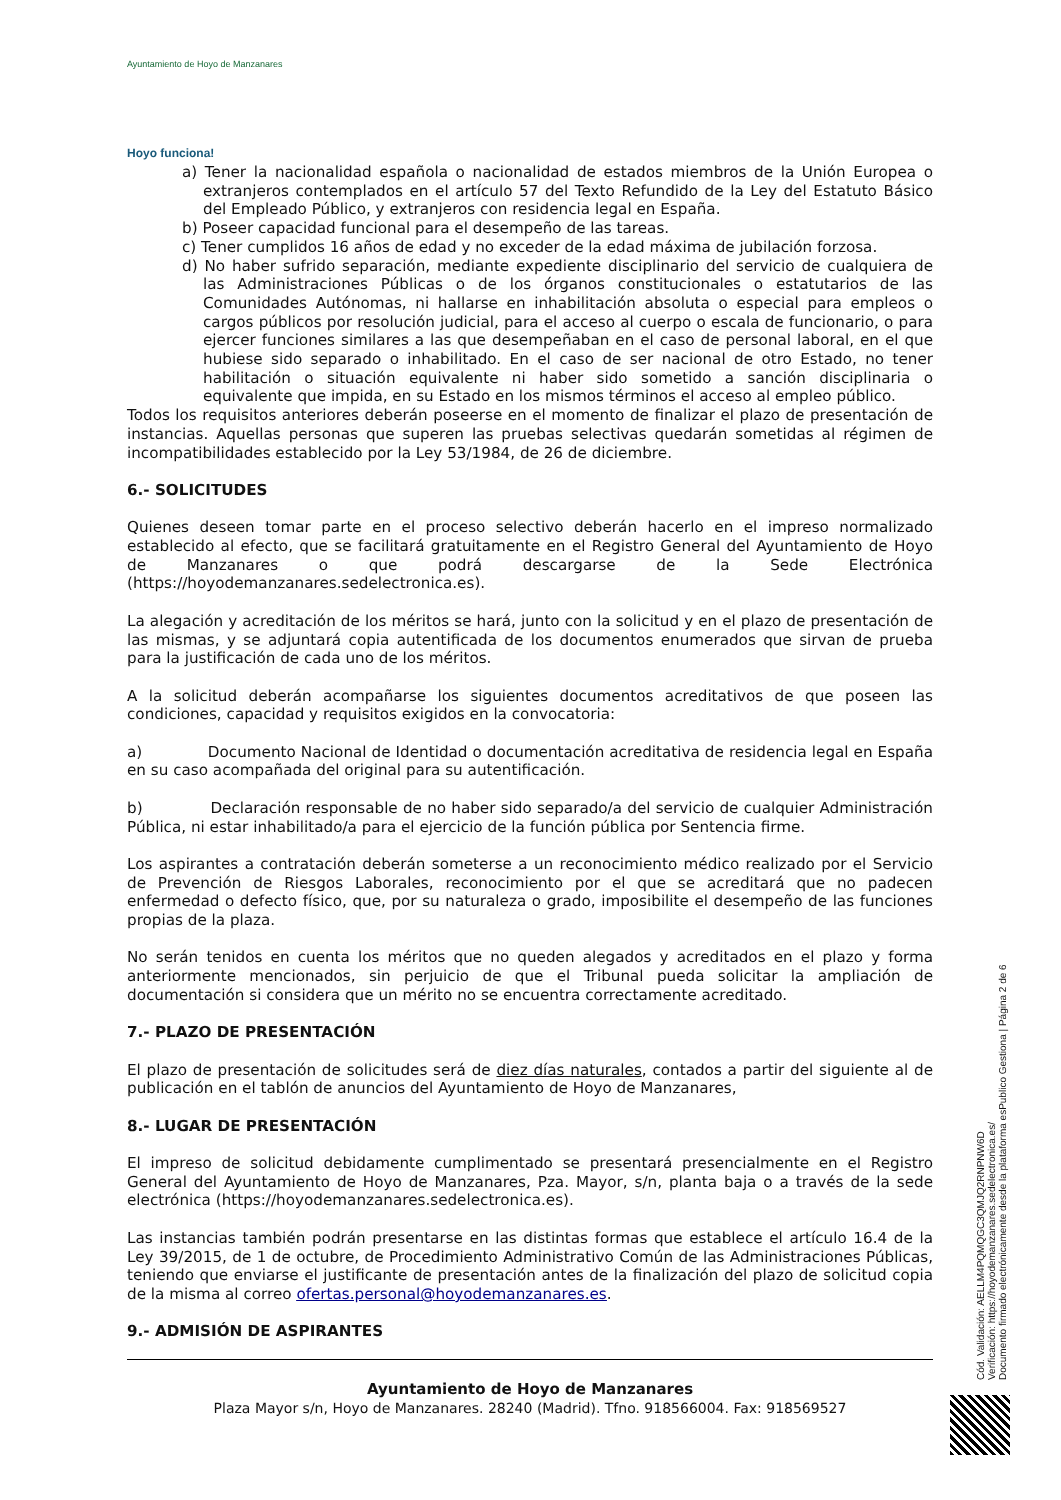Ayuntamiento de Hoyo de Manzanares
Hoyo funciona!
a) Tener la nacionalidad española o nacionalidad de estados miembros de la Unión Europea o extranjeros contemplados en el artículo 57 del Texto Refundido de la Ley del Estatuto Básico del Empleado Público, y extranjeros con residencia legal en España.
b) Poseer capacidad funcional para el desempeño de las tareas.
c) Tener cumplidos 16 años de edad y no exceder de la edad máxima de jubilación forzosa.
d) No haber sufrido separación, mediante expediente disciplinario del servicio de cualquiera de las Administraciones Públicas o de los órganos constitucionales o estatutarios de las Comunidades Autónomas, ni hallarse en inhabilitación absoluta o especial para empleos o cargos públicos por resolución judicial, para el acceso al cuerpo o escala de funcionario, o para ejercer funciones similares a las que desempeñaban en el caso de personal laboral, en el que hubiese sido separado o inhabilitado. En el caso de ser nacional de otro Estado, no tener habilitación o situación equivalente ni haber sido sometido a sanción disciplinaria o equivalente que impida, en su Estado en los mismos términos el acceso al empleo público.
Todos los requisitos anteriores deberán poseerse en el momento de finalizar el plazo de presentación de instancias. Aquellas personas que superen las pruebas selectivas quedarán sometidas al régimen de incompatibilidades establecido por la Ley 53/1984, de 26 de diciembre.
6.- SOLICITUDES
Quienes deseen tomar parte en el proceso selectivo deberán hacerlo en el impreso normalizado establecido al efecto, que se facilitará gratuitamente en el Registro General del Ayuntamiento de Hoyo de Manzanares o que podrá descargarse de la Sede Electrónica (https://hoyodemanzanares.sedelectronica.es).
La alegación y acreditación de los méritos se hará, junto con la solicitud y en el plazo de presentación de las mismas, y se adjuntará copia autentificada de los documentos enumerados que sirvan de prueba para la justificación de cada uno de los méritos.
A la solicitud deberán acompañarse los siguientes documentos acreditativos de que poseen las condiciones, capacidad y requisitos exigidos en la convocatoria:
a) Documento Nacional de Identidad o documentación acreditativa de residencia legal en España en su caso acompañada del original para su autentificación.
b) Declaración responsable de no haber sido separado/a del servicio de cualquier Administración Pública, ni estar inhabilitado/a para el ejercicio de la función pública por Sentencia firme.
Los aspirantes a contratación deberán someterse a un reconocimiento médico realizado por el Servicio de Prevención de Riesgos Laborales, reconocimiento por el que se acreditará que no padecen enfermedad o defecto físico, que, por su naturaleza o grado, imposibilite el desempeño de las funciones propias de la plaza.
No serán tenidos en cuenta los méritos que no queden alegados y acreditados en el plazo y forma anteriormente mencionados, sin perjuicio de que el Tribunal pueda solicitar la ampliación de documentación si considera que un mérito no se encuentra correctamente acreditado.
7.- PLAZO DE PRESENTACIÓN
El plazo de presentación de solicitudes será de diez días naturales, contados a partir del siguiente al de publicación en el tablón de anuncios del Ayuntamiento de Hoyo de Manzanares,
8.- LUGAR DE PRESENTACIÓN
El impreso de solicitud debidamente cumplimentado se presentará presencialmente en el Registro General del Ayuntamiento de Hoyo de Manzanares, Pza. Mayor, s/n, planta baja o a través de la sede electrónica (https://hoyodemanzanares.sedelectronica.es).
Las instancias también podrán presentarse en las distintas formas que establece el artículo 16.4 de la Ley 39/2015, de 1 de octubre, de Procedimiento Administrativo Común de las Administraciones Públicas, teniendo que enviarse el justificante de presentación antes de la finalización del plazo de solicitud copia de la misma al correo ofertas.personal@hoyodemanzanares.es.
9.- ADMISIÓN DE ASPIRANTES
Ayuntamiento de Hoyo de Manzanares
Plaza Mayor s/n, Hoyo de Manzanares. 28240 (Madrid). Tfno. 918566004. Fax: 918569527
Cód. Validación: AELLM4PQMQGC3QMJQ2RNPNW6D
Verificación: https://hoyodemanzanares.sedelectronica.es/
Documento firmado electrónicamente desde la plataforma esPublico Gestiona | Página 2 de 6